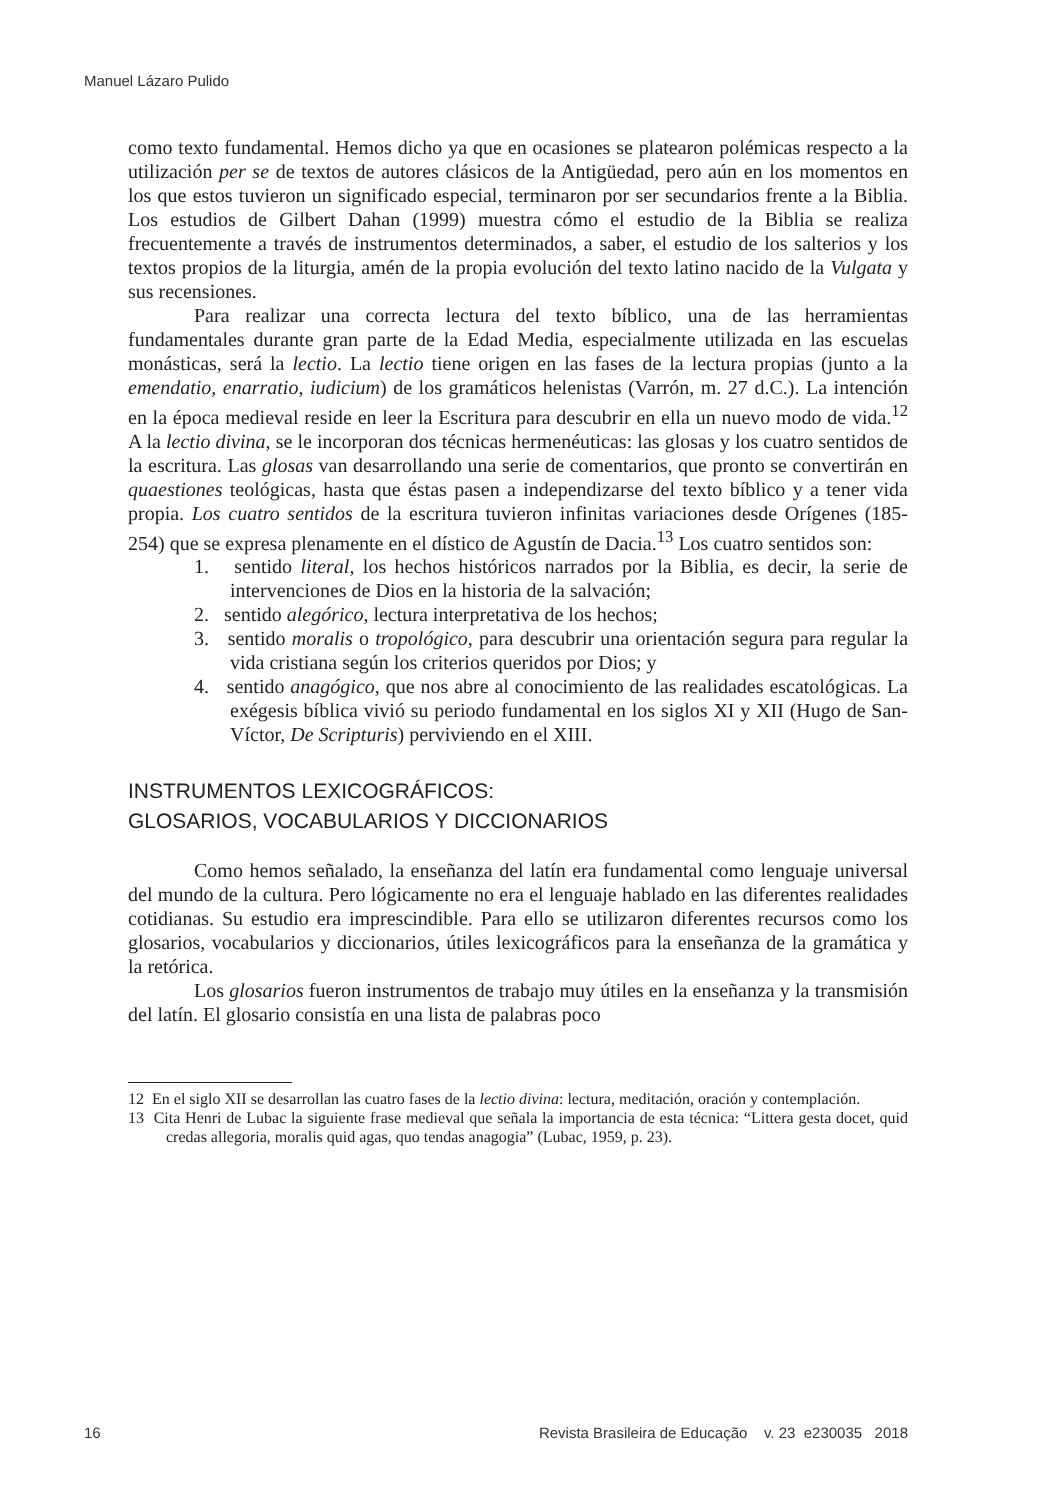Manuel Lázaro Pulido
como texto fundamental. Hemos dicho ya que en ocasiones se platearon polémicas respecto a la utilización per se de textos de autores clásicos de la Antigüedad, pero aún en los momentos en los que estos tuvieron un significado especial, terminaron por ser secundarios frente a la Biblia. Los estudios de Gilbert Dahan (1999) muestra cómo el estudio de la Biblia se realiza frecuentemente a través de instrumentos determinados, a saber, el estudio de los salterios y los textos propios de la liturgia, amén de la propia evolución del texto latino nacido de la Vulgata y sus recensiones.
Para realizar una correcta lectura del texto bíblico, una de las herramientas fundamentales durante gran parte de la Edad Media, especialmente utilizada en las escuelas monásticas, será la lectio. La lectio tiene origen en las fases de la lectura propias (junto a la emendatio, enarratio, iudicium) de los gramáticos helenistas (Varrón, m. 27 d.C.). La intención en la época medieval reside en leer la Escritura para descubrir en ella un nuevo modo de vida.<sup>12</sup> A la lectio divina, se le incorporan dos técnicas hermenéuticas: las glosas y los cuatro sentidos de la escritura. Las glosas van desarrollando una serie de comentarios, que pronto se convertirán en quaestiones teológicas, hasta que éstas pasen a independizarse del texto bíblico y a tener vida propia. Los cuatro sentidos de la escritura tuvieron infinitas variaciones desde Orígenes (185-254) que se expresa plenamente en el dístico de Agustín de Dacia.<sup>13</sup> Los cuatro sentidos son:
1. sentido literal, los hechos históricos narrados por la Biblia, es decir, la serie de intervenciones de Dios en la historia de la salvación;
2. sentido alegórico, lectura interpretativa de los hechos;
3. sentido moralis o tropológico, para descubrir una orientación segura para regular la vida cristiana según los criterios queridos por Dios; y
4. sentido anagógico, que nos abre al conocimiento de las realidades escatológicas. La exégesis bíblica vivió su periodo fundamental en los siglos XI y XII (Hugo de San-Víctor, De Scripturis) perviviendo en el XIII.
INSTRUMENTOS LEXICOGRÁFICOS:
GLOSARIOS, VOCABULARIOS Y DICCIONARIOS
Como hemos señalado, la enseñanza del latín era fundamental como lenguaje universal del mundo de la cultura. Pero lógicamente no era el lenguaje hablado en las diferentes realidades cotidianas. Su estudio era imprescindible. Para ello se utilizaron diferentes recursos como los glosarios, vocabularios y diccionarios, útiles lexicográficos para la enseñanza de la gramática y la retórica.
Los glosarios fueron instrumentos de trabajo muy útiles en la enseñanza y la transmisión del latín. El glosario consistía en una lista de palabras poco
12 En el siglo XII se desarrollan las cuatro fases de la lectio divina: lectura, meditación, oración y contemplación.
13 Cita Henri de Lubac la siguiente frase medieval que señala la importancia de esta técnica: “Littera gesta docet, quid credas allegoria, moralis quid agas, quo tendas anagogia” (Lubac, 1959, p. 23).
16 Revista Brasileira de Educação v. 23 e230035 2018